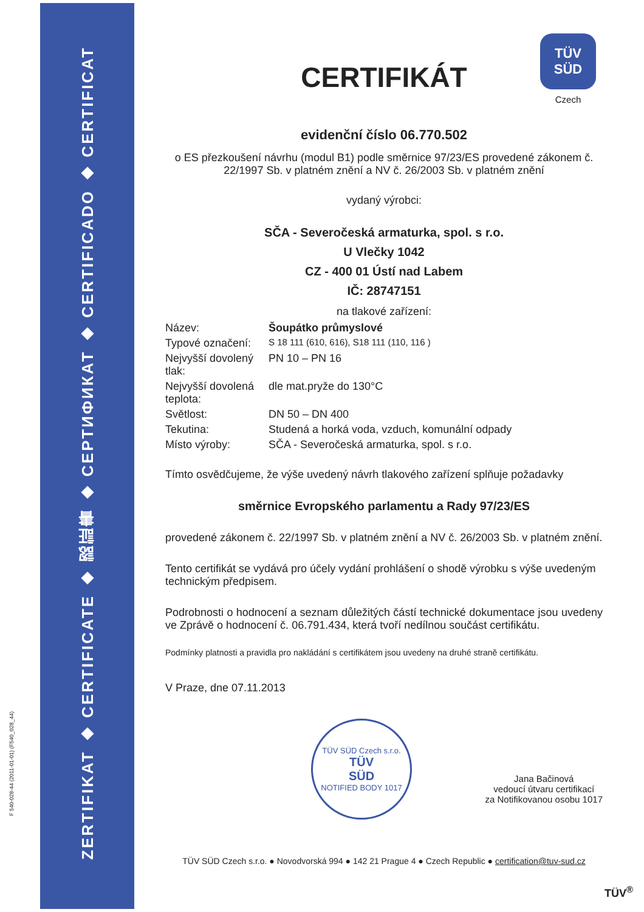F 540-028-44 (2011-01-01) (F540_028_44)
ZERTIFIKAT ◆ CERTIFICATE ◆ 認証書 ◆ СЕРТИФИКАТ ◆ CERTIFICADO ◆ CERTIFICAT
TÜV
SÜD
Czech
CERTIFIKÁT
evidenční číslo 06.770.502
o ES přezkoušení návrhu (modul B1) podle směrnice 97/23/ES provedené zákonem č. 22/1997 Sb. v platném znění a NV č. 26/2003 Sb. v platném znění
vydaný výrobci:
SČA - Severočeská armaturka, spol. s r.o.
U Vlečky 1042
CZ - 400 01 Ústí nad Labem
IČ: 28747151
na tlakové zařízení:
| Název: | Šoupátko průmyslové |
| Typové označení: | S 18 111 (610, 616), S18 111 (110, 116 ) |
| Nejvyšší dovolený tlak: | PN 10 – PN 16 |
| Nejvyšší dovolená teplota: | dle mat.pryže do 130°C |
| Světlost: | DN 50 – DN 400 |
| Tekutina: | Studená a horká voda, vzduch, komunální odpady |
| Místo výroby: | SČA - Severočeská armaturka, spol. s r.o. |
Tímto osvědčujeme, že výše uvedený návrh tlakového zařízení splňuje požadavky
směrnice Evropského parlamentu a Rady 97/23/ES
provedené zákonem č. 22/1997 Sb. v platném znění a NV č. 26/2003 Sb. v platném znění.
Tento certifikát se vydává pro účely vydání prohlášení o shodě výrobku s výše uvedeným technickým předpisem.
Podrobnosti o hodnocení a seznam důležitých částí technické dokumentace jsou uvedeny ve Zprávě o hodnocení č. 06.791.434, která tvoří nedílnou součást certifikátu.
Podmínky platnosti a pravidla pro nakládání s certifikátem jsou uvedeny na druhé straně certifikátu.
V Praze, dne 07.11.2013
TÜV SÜD Czech s.r.o.
TÜV
SÜD
NOTIFIED BODY 1017
Jana Bačinová
vedoucí útvaru certifikací
za Notifikovanou osobu 1017
TÜV SÜD Czech s.r.o. ● Novodvorská 994 ● 142 21 Prague 4 ● Czech Republic ● certification@tuv-sud.cz
TÜV<sup>®</sup>